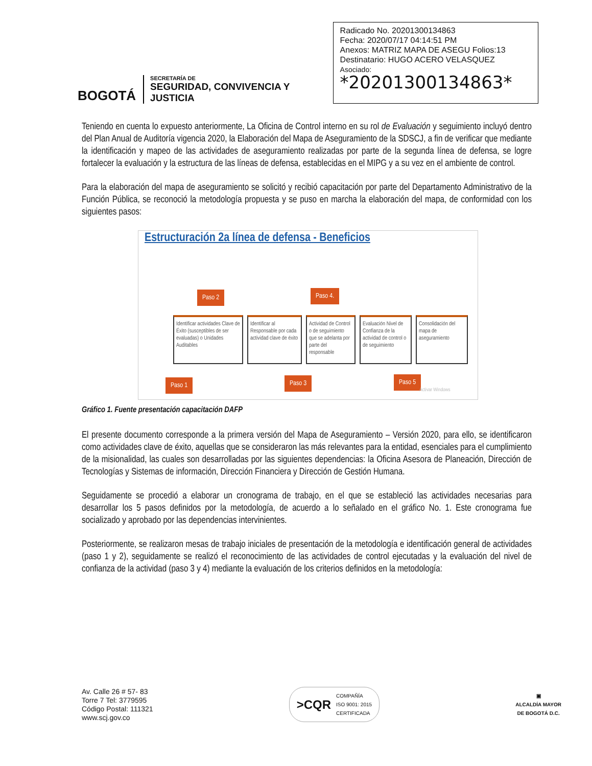BOGOTÁ
SECRETARÍA DE
SEGURIDAD, CONVIVENCIA Y JUSTICIA
Radicado No. 20201300134863
Fecha: 2020/07/17 04:14:51 PM
Anexos: MATRIZ MAPA DE ASEGU Folios:13
Destinatario: HUGO ACERO VELASQUEZ
Asociado:
*20201300134863*
Teniendo en cuenta lo expuesto anteriormente, La Oficina de Control interno en su rol de Evaluación y seguimiento incluyó dentro del Plan Anual de Auditoría vigencia 2020, la Elaboración del Mapa de Aseguramiento de la SDSCJ, a fin de verificar que mediante la identificación y mapeo de las actividades de aseguramiento realizadas por parte de la segunda línea de defensa, se logre fortalecer la evaluación y la estructura de las líneas de defensa, establecidas en el MIPG y a su vez en el ambiente de control.
Para la elaboración del mapa de aseguramiento se solicitó y recibió capacitación por parte del Departamento Administrativo de la Función Pública, se reconoció la metodología propuesta y se puso en marcha la elaboración del mapa, de conformidad con los siguientes pasos:
Estructuración 2a línea de defensa - Beneficios
Paso 2 Paso 4.
Identificar actividades Clave de Éxito (susceptibles de ser evaluadas) o Unidades Auditables
Identificar al Responsable por cada actividad clave de éxito
Actividad de Control o de seguimiento que se adelanta por parte del responsable
Evaluación Nivel de Confianza de la actividad de control o de seguimiento
Consolidación del mapa de aseguramiento
Paso 1 Paso 3 Paso 5
Activar Windows
Gráfico 1. Fuente presentación capacitación DAFP
El presente documento corresponde a la primera versión del Mapa de Aseguramiento – Versión 2020, para ello, se identificaron como actividades clave de éxito, aquellas que se consideraron las más relevantes para la entidad, esenciales para el cumplimiento de la misionalidad, las cuales son desarrolladas por las siguientes dependencias: la Oficina Asesora de Planeación, Dirección de Tecnologías y Sistemas de información, Dirección Financiera y Dirección de Gestión Humana.
Seguidamente se procedió a elaborar un cronograma de trabajo, en el que se estableció las actividades necesarias para desarrollar los 5 pasos definidos por la metodología, de acuerdo a lo señalado en el gráfico No. 1. Este cronograma fue socializado y aprobado por las dependencias intervinientes.
Posteriormente, se realizaron mesas de trabajo iniciales de presentación de la metodología e identificación general de actividades (paso 1 y 2), seguidamente se realizó el reconocimiento de las actividades de control ejecutadas y la evaluación del nivel de confianza de la actividad (paso 3 y 4) mediante la evaluación de los criterios definidos en la metodología:
Av. Calle 26 # 57- 83
Torre 7 Tel: 3779595
Código Postal: 111321
www.scj.gov.co
>CQR COMPAÑÍA
ISO 9001: 2015
CERTIFICADA
▣
ALCALDÍA MAYOR
DE BOGOTÁ D.C.